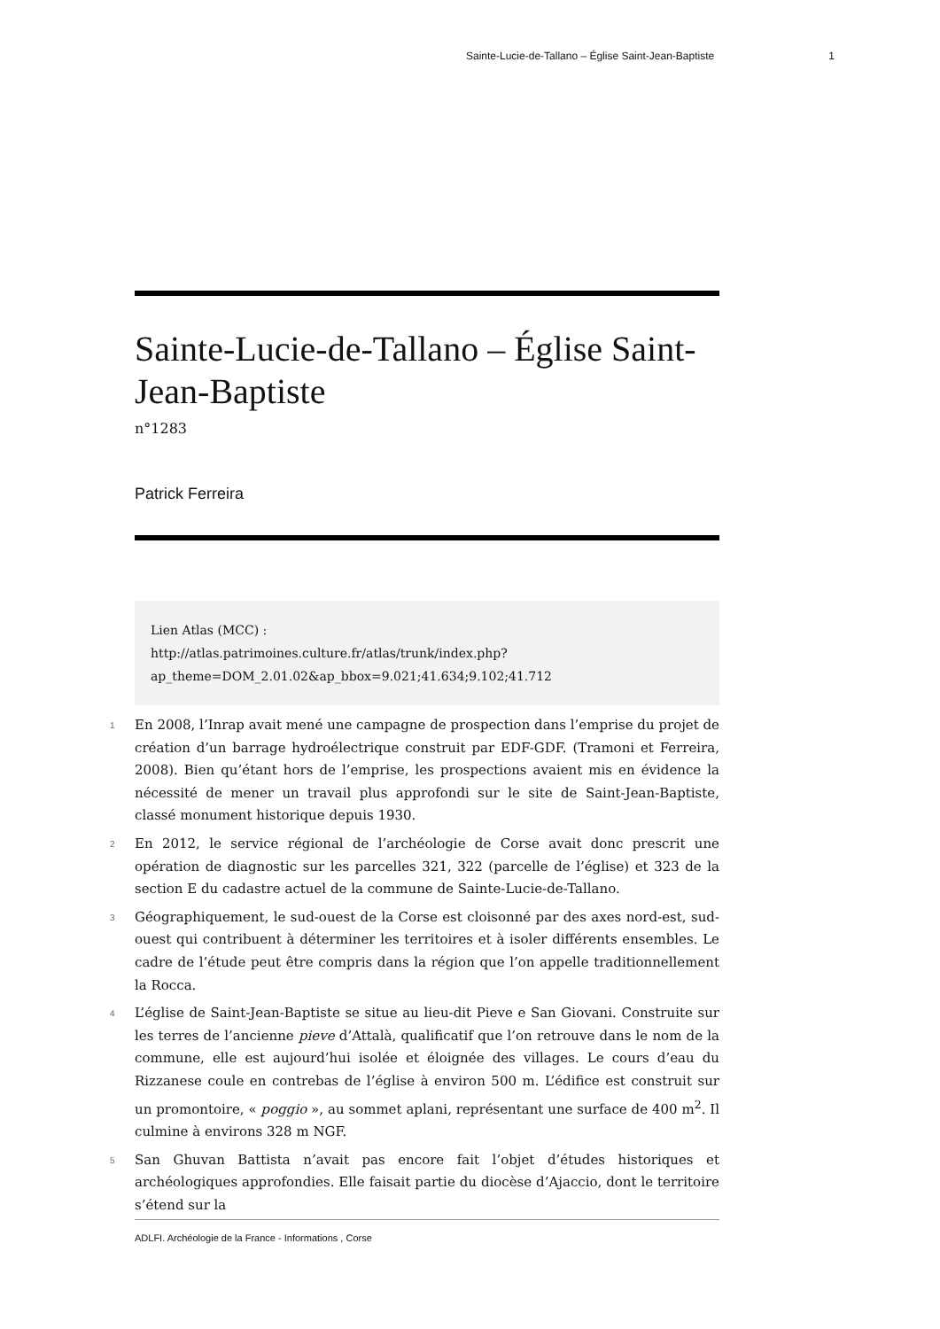Sainte-Lucie-de-Tallano – Église Saint-Jean-Baptiste 1
Sainte-Lucie-de-Tallano – Église Saint-Jean-Baptiste
n°1283
Patrick Ferreira
Lien Atlas (MCC) :
http://atlas.patrimoines.culture.fr/atlas/trunk/index.php?
ap_theme=DOM_2.01.02&ap_bbox=9.021;41.634;9.102;41.712
1
En 2008, l’Inrap avait mené une campagne de prospection dans l’emprise du projet de création d’un barrage hydroélectrique construit par EDF-GDF. (Tramoni et Ferreira, 2008). Bien qu’étant hors de l’emprise, les prospections avaient mis en évidence la nécessité de mener un travail plus approfondi sur le site de Saint-Jean-Baptiste, classé monument historique depuis 1930.
2
En 2012, le service régional de l’archéologie de Corse avait donc prescrit une opération de diagnostic sur les parcelles 321, 322 (parcelle de l’église) et 323 de la section E du cadastre actuel de la commune de Sainte-Lucie-de-Tallano.
3
Géographiquement, le sud-ouest de la Corse est cloisonné par des axes nord-est, sud-ouest qui contribuent à déterminer les territoires et à isoler différents ensembles. Le cadre de l’étude peut être compris dans la région que l’on appelle traditionnellement la Rocca.
4
L’église de Saint-Jean-Baptiste se situe au lieu-dit Pieve e San Giovani. Construite sur les terres de l’ancienne pieve d’Attalà, qualificatif que l’on retrouve dans le nom de la commune, elle est aujourd’hui isolée et éloignée des villages. Le cours d’eau du Rizzanese coule en contrebas de l’église à environ 500 m. L’édifice est construit sur un promontoire, « poggio », au sommet aplani, représentant une surface de 400 m<sup>2</sup>. Il culmine à environs 328 m NGF.
5
San Ghuvan Battista n’avait pas encore fait l’objet d’études historiques et archéologiques approfondies. Elle faisait partie du diocèse d’Ajaccio, dont le territoire s’étend sur la
ADLFI. Archéologie de la France - Informations , Corse